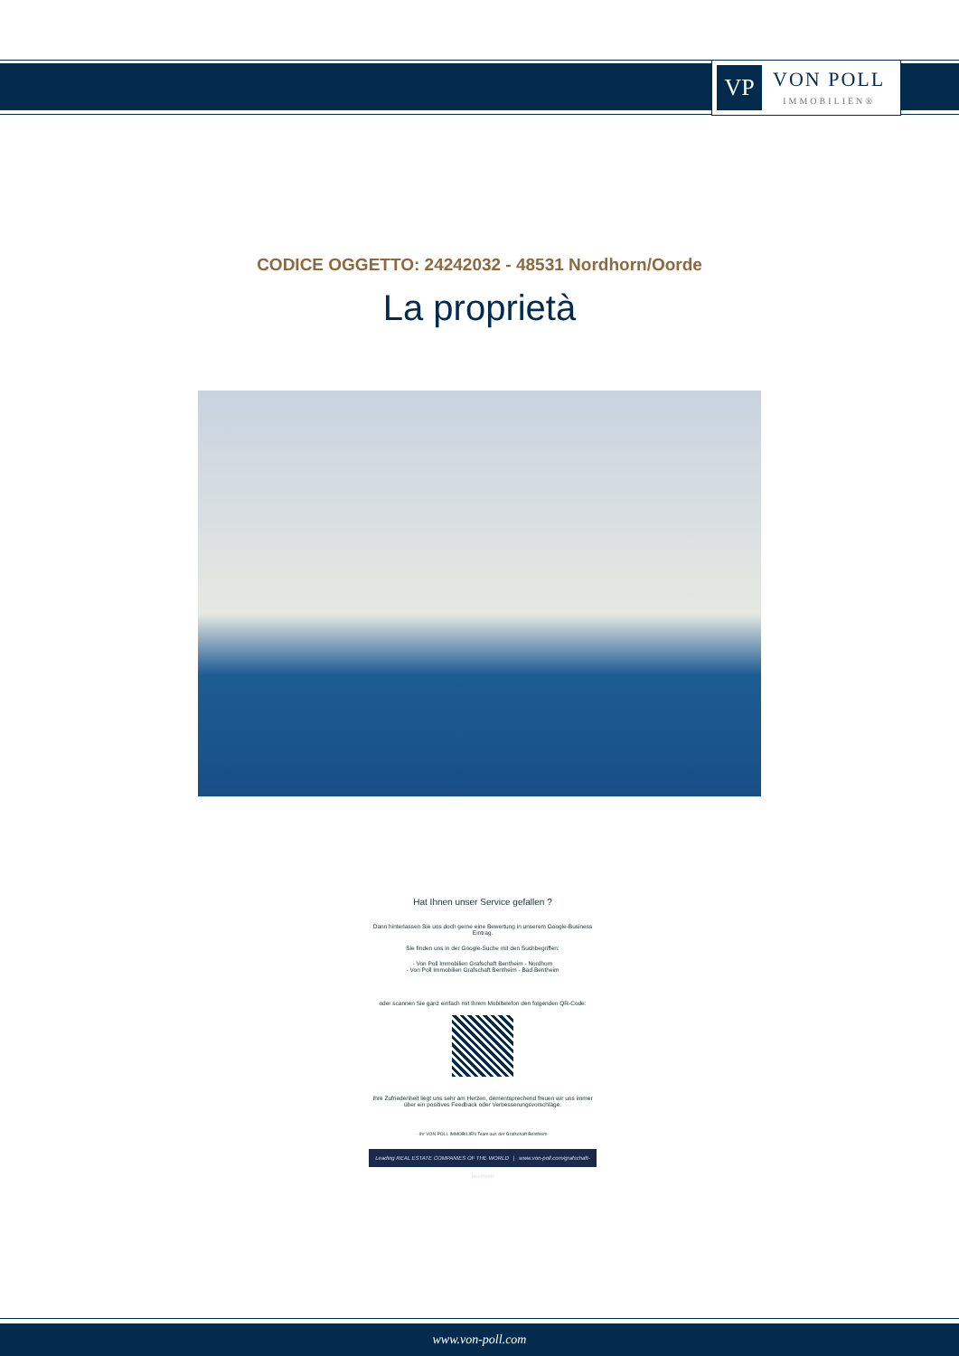VP
VON POLL
IMMOBILIEN®
CODICE OGGETTO: 24242032 - 48531 Nordhorn/Oorde
La proprietà
Hat Ihnen unser Service gefallen ?
Dann hinterlassen Sie uns doch gerne eine Bewertung in unserem Google-Business Eintrag.
Sie finden uns in der Google-Suche mit den Suchbegriffen:
- Von Poll Immobilien Grafschaft Bentheim - Nordhorn
- Von Poll Immobilien Grafschaft Bentheim - Bad Bentheim
oder scannen Sie ganz einfach mit Ihrem Mobiltelefon den folgenden QR-Code:
Ihre Zufriedenheit liegt uns sehr am Herzen, dementsprechend freuen wir uns immer über ein positives Feedback oder Verbesserungsvorschläge.
- Ihr VON POLL IMMOBILIEN Team aus der Grafschaft Bentheim-
Leading REAL ESTATE COMPANIES OF THE WORLD | www.von-poll.com/grafschaft-bentheim
www.von-poll.com